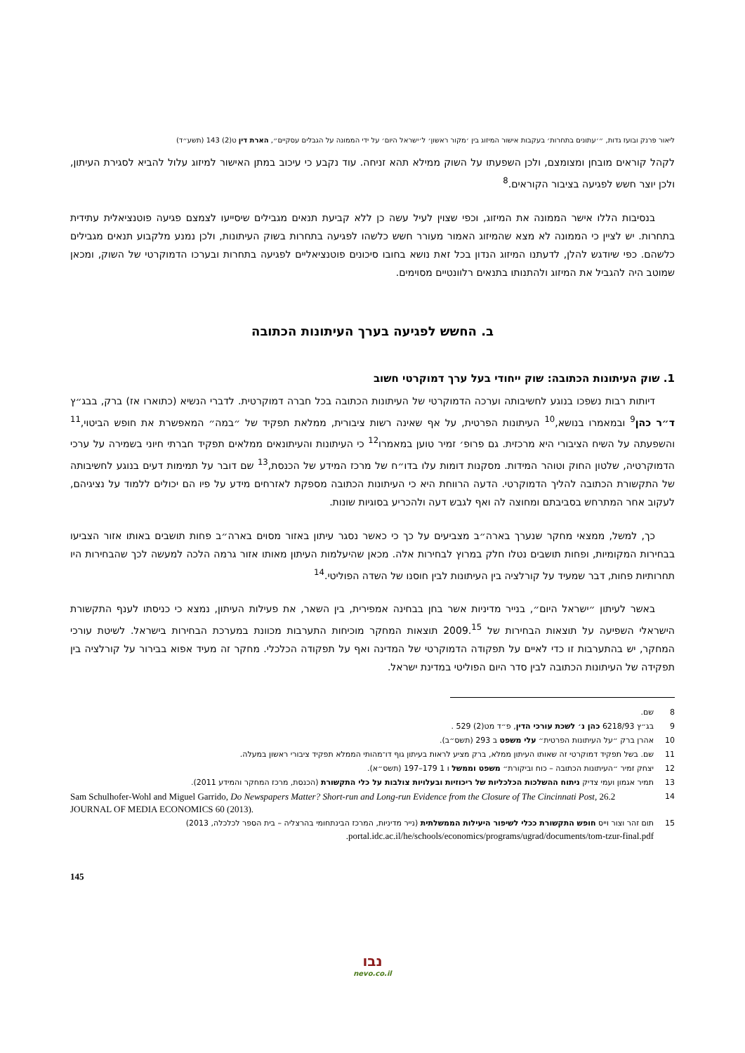ליאור פרנק ובועז גדות, ״׳עתונים בתחרות׳ בעקבות אישור המיזוג בין ׳מקור ראשון׳ ל׳ישראל היום׳ על ידי הממונה על הגבלים עסקיים״, הארת דין ט(2) 143 (תשע״ד)
לקהל קוראים מובחן ומצומצם, ולכן השפעתו על השוק ממילא תהא זניחה. עוד נקבע כי עיכוב במתן האישור למיזוג עלול להביא לסגירת העיתון, ולכן יוצר חשש לפגיעה בציבור הקוראים.<sup>8</sup>
בנסיבות הללו אישר הממונה את המיזוג, וכפי שצוין לעיל עשה כן ללא קביעת תנאים מגבילים שיסייעו לצמצם פגיעה פוטנציאלית עתידית בתחרות. יש לציין כי הממונה לא מצא שהמיזוג האמור מעורר חשש כלשהו לפגיעה בתחרות בשוק העיתונות, ולכן נמנע מלקבוע תנאים מגבילים כלשהם. כפי שיודגש להלן, לדעתנו המיזוג הנדון בכל זאת נושא בחובו סיכונים פוטנציאליים לפגיעה בתחרות ובערכו הדמוקרטי של השוק, ומכאן שמוטב היה להגביל את המיזוג ולהתנותו בתנאים רלוונטיים מסוימים.
ב. החשש לפגיעה בערך העיתונות הכתובה
1. שוק העיתונות הכתובה: שוק ייחודי בעל ערך דמוקרטי חשוב
דיותות רבות נשפכו בנוגע לחשיבותה וערכה הדמוקרטי של העיתונות הכתובה בכל חברה דמוקרטית. לדברי הנשיא (כתוארו אז) ברק, בבג״ץ ד״ר כהן<sup>9</sup> ובמאמרו בנושא,<sup>10</sup> העיתונות הפרטית, על אף שאינה רשות ציבורית, ממלאת תפקיד של ״במה״ המאפשרת את חופש הביטוי,<sup>11</sup> והשפעתה על השיח הציבורי היא מרכזית. גם פרופ׳ זמיר טוען במאמרו<sup>12</sup> כי העיתונות והעיתונאים ממלאים תפקיד חברתי חיוני בשמירה על ערכי הדמוקרטיה, שלטון החוק וטוהר המידות. מסקנות דומות עלו בדו״ח של מרכז המידע של הכנסת,<sup>13</sup> שם דובר על תמימות דעים בנוגע לחשיבותה של התקשורת הכתובה להליך הדמוקרטי. הדעה הרווחת היא כי העיתונות הכתובה מספקת לאזרחים מידע על פיו הם יכולים ללמוד על נציגיהם, לעקוב אחר המתרחש בסביבתם ומחוצה לה ואף לגבש דעה ולהכריע בסוגיות שונות.
כך, למשל, ממצאי מחקר שנערך בארה״ב מצביעים על כך כי כאשר נסגר עיתון באזור מסוים בארה״ב פחות תושבים באותו אזור הצביעו בבחירות המקומיות, ופחות תושבים נטלו חלק במרוץ לבחירות אלה. מכאן שהיעלמות העיתון מאותו אזור גרמה הלכה למעשה לכך שהבחירות היו תחרותיות פחות, דבר שמעיד על קורלציה בין העיתונות לבין חוסנו של השדה הפוליטי.<sup>14</sup>
באשר לעיתון ״ישראל היום״, בנייר מדיניות אשר בחן בבחינה אמפירית, בין השאר, את פעילות העיתון, נמצא כי כניסתו לענף התקשורת הישראלי השפיעה על תוצאות הבחירות של 2009.<sup>15</sup> תוצאות המחקר מוכיחות התערבות מכוונת במערכת הבחירות בישראל. לשיטת עורכי המחקר, יש בהתערבות זו כדי לאיים על תפקודה הדמוקרטי של המדינה ואף על תפקודה הכלכלי. מחקר זה מעיד אפוא בבירור על קורלציה בין תפקידה של העיתונות הכתובה לבין סדר היום הפוליטי במדינת ישראל.
8 שם.
9 בג״ץ 6218/93 כהן נ׳ לשכת עורכי הדין, פ״ד מט(2) 529 .
10 אהרן ברק ״על העיתונות הפרטית״ עלי משפט ב 293 (תשס״ב).
11 שם. בשל תפקיד דמוקרטי זה שאותו העיתון ממלא, ברק מציע לראות בעיתון גוף דו־מהותי הממלא תפקיד ציבורי ראשון במעלה.
12 יצחק זמיר ״העיתונות הכתובה – כוח וביקורת״ משפט וממשל ו 1 179–197 (תשס״א).
13 תמיר אגמון ועמי צדיק ניתוח ההשלכות הכלכליות של ריכוזיות ובעלויות צולבות על כלי התקשורת (הכנסת, מרכז המחקר והמידע 2011).
14 Sam Schulhofer-Wohl and Miguel Garrido, Do Newspapers Matter? Short-run and Long-run Evidence from the Closure of The Cincinnati Post, 26.2 JOURNAL OF MEDIA ECONOMICS 60 (2013).
15 תום זהר וצור וייס חופש התקשורת ככלי לשיפור היעילות הממשלתית (נייר מדיניות, המרכז הבינתחומי בהרצליה – בית הספר לכלכלה, 2013) portal.idc.ac.il/he/schools/economics/programs/ugrad/documents/tom-tzur-final.pdf.
145
נבו
nevo.co.il